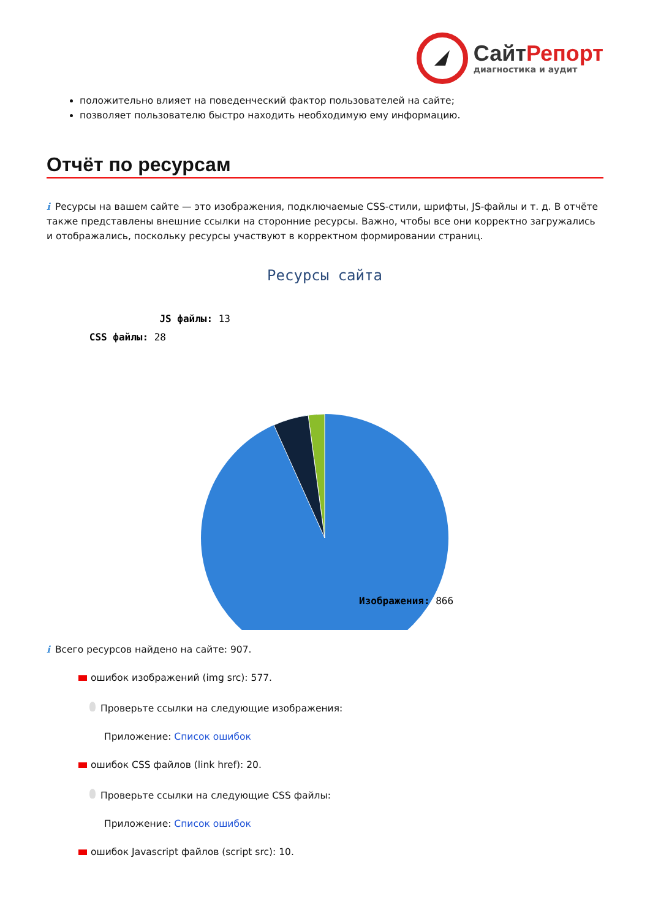СайтРепорт
диагностика и аудит
положительно влияет на поведенческий фактор пользователей на сайте;
позволяет пользователю быстро находить необходимую ему информацию.
Отчёт по ресурсам
i Ресурсы на вашем сайте — это изображения, подключаемые CSS-стили, шрифты, JS-файлы и т. д. В отчёте также представлены внешние ссылки на сторонние ресурсы. Важно, чтобы все они корректно загружались и отображались, поскольку ресурсы участвуют в корректном формировании страниц.
Ресурсы сайта
JS файлы: 13
CSS файлы: 28
Изображения: 866
i Всего ресурсов найдено на сайте: 907.
ошибок изображений (img src): 577.
Проверьте ссылки на следующие изображения:
Приложение: Список ошибок
ошибок CSS файлов (link href): 20.
Проверьте ссылки на следующие CSS файлы:
Приложение: Список ошибок
ошибок Javascript файлов (script src): 10.